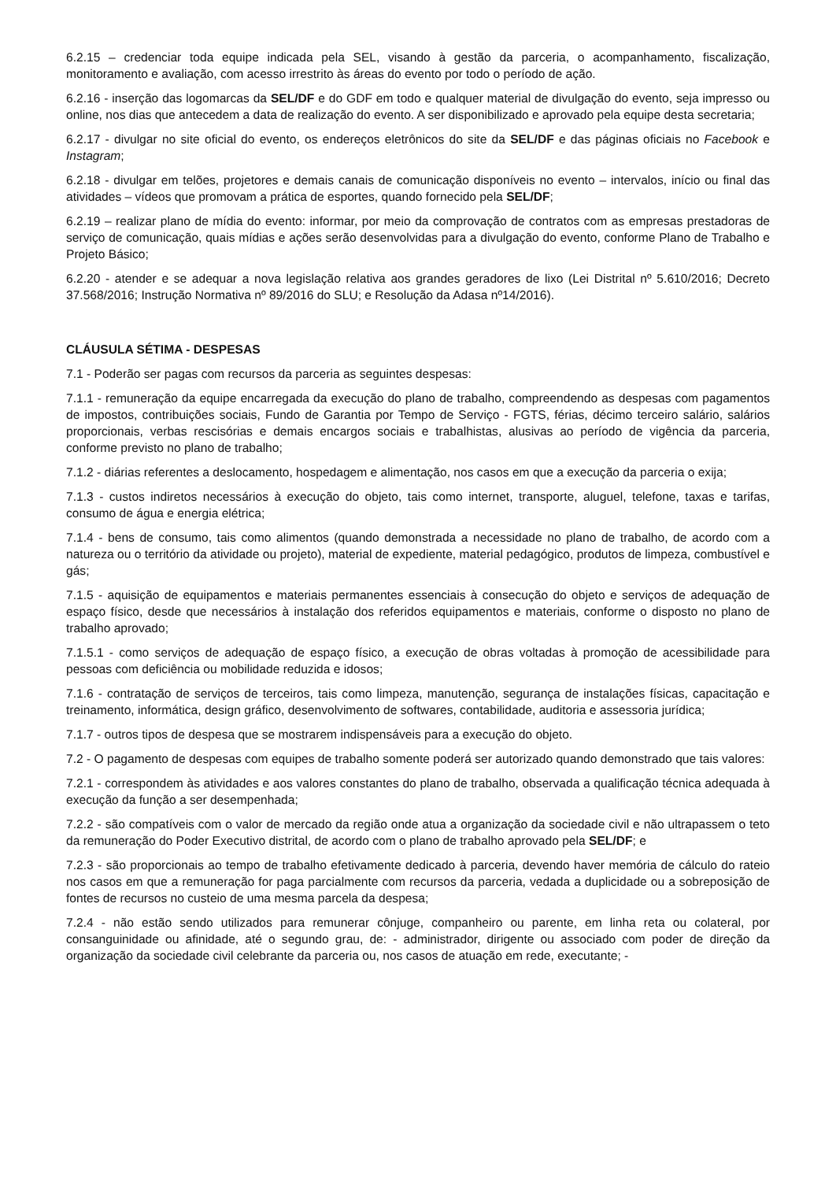6.2.15 – credenciar toda equipe indicada pela SEL, visando à gestão da parceria, o acompanhamento, fiscalização, monitoramento e avaliação, com acesso irrestrito às áreas do evento por todo o período de ação.
6.2.16 - inserção das logomarcas da SEL/DF e do GDF em todo e qualquer material de divulgação do evento, seja impresso ou online, nos dias que antecedem a data de realização do evento. A ser disponibilizado e aprovado pela equipe desta secretaria;
6.2.17 - divulgar no site oficial do evento, os endereços eletrônicos do site da SEL/DF e das páginas oficiais no Facebook e Instagram;
6.2.18 - divulgar em telões, projetores e demais canais de comunicação disponíveis no evento – intervalos, início ou final das atividades – vídeos que promovam a prática de esportes, quando fornecido pela SEL/DF;
6.2.19 – realizar plano de mídia do evento: informar, por meio da comprovação de contratos com as empresas prestadoras de serviço de comunicação, quais mídias e ações serão desenvolvidas para a divulgação do evento, conforme Plano de Trabalho e Projeto Básico;
6.2.20 - atender e se adequar a nova legislação relativa aos grandes geradores de lixo (Lei Distrital nº 5.610/2016; Decreto 37.568/2016; Instrução Normativa nº 89/2016 do SLU; e Resolução da Adasa nº14/2016).
CLÁUSULA SÉTIMA - DESPESAS
7.1 - Poderão ser pagas com recursos da parceria as seguintes despesas:
7.1.1 - remuneração da equipe encarregada da execução do plano de trabalho, compreendendo as despesas com pagamentos de impostos, contribuições sociais, Fundo de Garantia por Tempo de Serviço - FGTS, férias, décimo terceiro salário, salários proporcionais, verbas rescisórias e demais encargos sociais e trabalhistas, alusivas ao período de vigência da parceria, conforme previsto no plano de trabalho;
7.1.2 - diárias referentes a deslocamento, hospedagem e alimentação, nos casos em que a execução da parceria o exija;
7.1.3 - custos indiretos necessários à execução do objeto, tais como internet, transporte, aluguel, telefone, taxas e tarifas, consumo de água e energia elétrica;
7.1.4 - bens de consumo, tais como alimentos (quando demonstrada a necessidade no plano de trabalho, de acordo com a natureza ou o território da atividade ou projeto), material de expediente, material pedagógico, produtos de limpeza, combustível e gás;
7.1.5 - aquisição de equipamentos e materiais permanentes essenciais à consecução do objeto e serviços de adequação de espaço físico, desde que necessários à instalação dos referidos equipamentos e materiais, conforme o disposto no plano de trabalho aprovado;
7.1.5.1 - como serviços de adequação de espaço físico, a execução de obras voltadas à promoção de acessibilidade para pessoas com deficiência ou mobilidade reduzida e idosos;
7.1.6 - contratação de serviços de terceiros, tais como limpeza, manutenção, segurança de instalações físicas, capacitação e treinamento, informática, design gráfico, desenvolvimento de softwares, contabilidade, auditoria e assessoria jurídica;
7.1.7 - outros tipos de despesa que se mostrarem indispensáveis para a execução do objeto.
7.2 - O pagamento de despesas com equipes de trabalho somente poderá ser autorizado quando demonstrado que tais valores:
7.2.1 - correspondem às atividades e aos valores constantes do plano de trabalho, observada a qualificação técnica adequada à execução da função a ser desempenhada;
7.2.2 - são compatíveis com o valor de mercado da região onde atua a organização da sociedade civil e não ultrapassem o teto da remuneração do Poder Executivo distrital, de acordo com o plano de trabalho aprovado pela SEL/DF; e
7.2.3 - são proporcionais ao tempo de trabalho efetivamente dedicado à parceria, devendo haver memória de cálculo do rateio nos casos em que a remuneração for paga parcialmente com recursos da parceria, vedada a duplicidade ou a sobreposição de fontes de recursos no custeio de uma mesma parcela da despesa;
7.2.4 - não estão sendo utilizados para remunerar cônjuge, companheiro ou parente, em linha reta ou colateral, por consanguinidade ou afinidade, até o segundo grau, de: - administrador, dirigente ou associado com poder de direção da organização da sociedade civil celebrante da parceria ou, nos casos de atuação em rede, executante; -